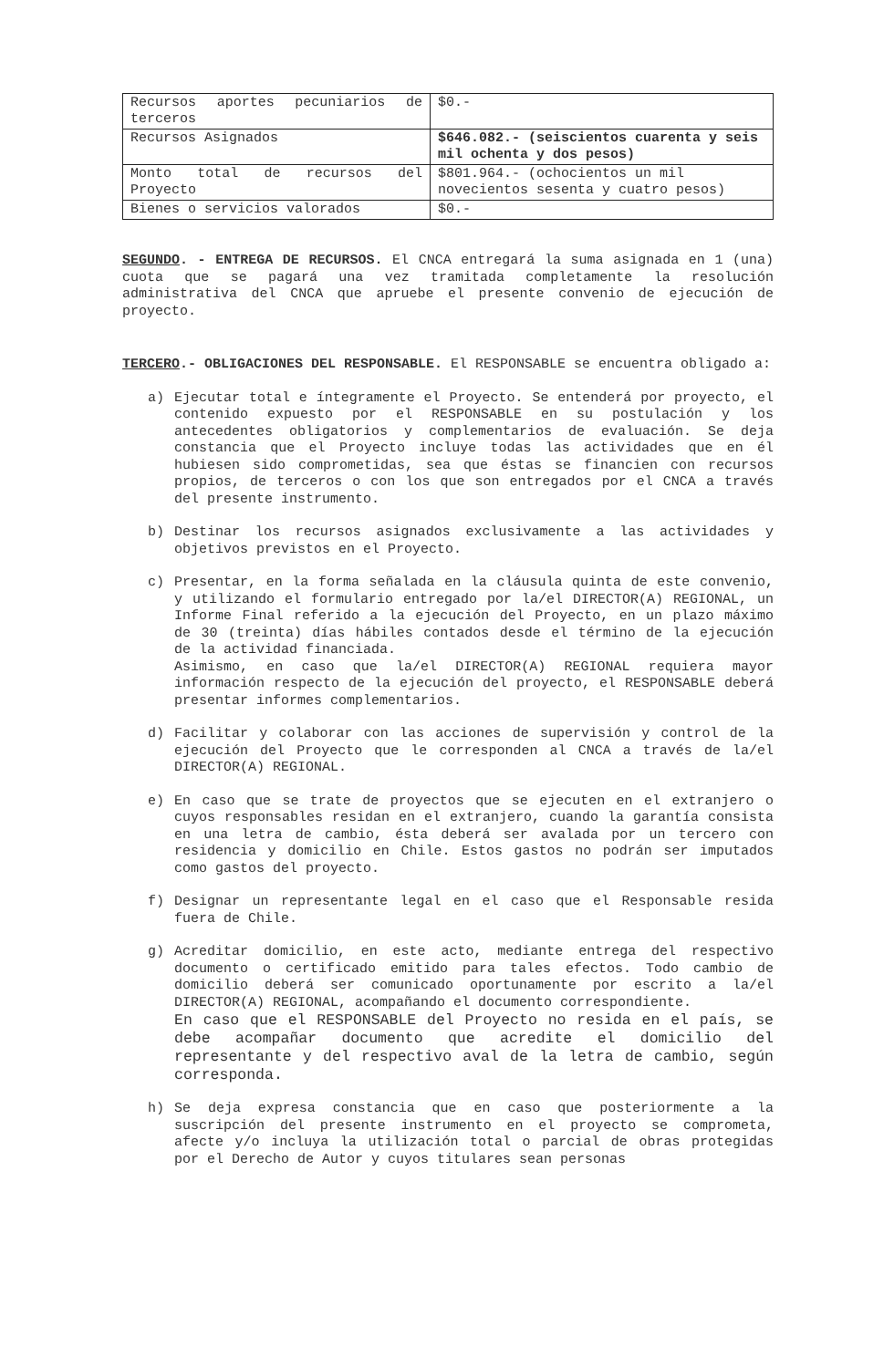| Recursos aportes pecuniarios de terceros | $0.- |
| Recursos Asignados | $646.082.- (seiscientos cuarenta y seis mil ochenta y dos pesos) |
| Monto total de recursos del Proyecto | $801.964.- (ochocientos un mil novecientos sesenta y cuatro pesos) |
| Bienes o servicios valorados | $0.- |
SEGUNDO. - ENTREGA DE RECURSOS. El CNCA entregará la suma asignada en 1 (una) cuota que se pagará una vez tramitada completamente la resolución administrativa del CNCA que apruebe el presente convenio de ejecución de proyecto.
TERCERO.- OBLIGACIONES DEL RESPONSABLE. El RESPONSABLE se encuentra obligado a:
a)
Ejecutar total e íntegramente el Proyecto. Se entenderá por proyecto, el contenido expuesto por el RESPONSABLE en su postulación y los antecedentes obligatorios y complementarios de evaluación. Se deja constancia que el Proyecto incluye todas las actividades que en él hubiesen sido comprometidas, sea que éstas se financien con recursos propios, de terceros o con los que son entregados por el CNCA a través del presente instrumento.
b)
Destinar los recursos asignados exclusivamente a las actividades y objetivos previstos en el Proyecto.
c)
Presentar, en la forma señalada en la cláusula quinta de este convenio, y utilizando el formulario entregado por la/el DIRECTOR(A) REGIONAL, un Informe Final referido a la ejecución del Proyecto, en un plazo máximo de 30 (treinta) días hábiles contados desde el término de la ejecución de la actividad financiada.
Asimismo, en caso que la/el DIRECTOR(A) REGIONAL requiera mayor información respecto de la ejecución del proyecto, el RESPONSABLE deberá presentar informes complementarios.
d)
Facilitar y colaborar con las acciones de supervisión y control de la ejecución del Proyecto que le corresponden al CNCA a través de la/el DIRECTOR(A) REGIONAL.
e)
En caso que se trate de proyectos que se ejecuten en el extranjero o cuyos responsables residan en el extranjero, cuando la garantía consista en una letra de cambio, ésta deberá ser avalada por un tercero con residencia y domicilio en Chile. Estos gastos no podrán ser imputados como gastos del proyecto.
f)
Designar un representante legal en el caso que el Responsable resida fuera de Chile.
g)
Acreditar domicilio, en este acto, mediante entrega del respectivo documento o certificado emitido para tales efectos. Todo cambio de domicilio deberá ser comunicado oportunamente por escrito a la/el DIRECTOR(A) REGIONAL, acompañando el documento correspondiente.
En caso que el RESPONSABLE del Proyecto no resida en el país, se debe acompañar documento que acredite el domicilio del representante y del respectivo aval de la letra de cambio, según corresponda.
h)
Se deja expresa constancia que en caso que posteriormente a la suscripción del presente instrumento en el proyecto se comprometa, afecte y/o incluya la utilización total o parcial de obras protegidas por el Derecho de Autor y cuyos titulares sean personas